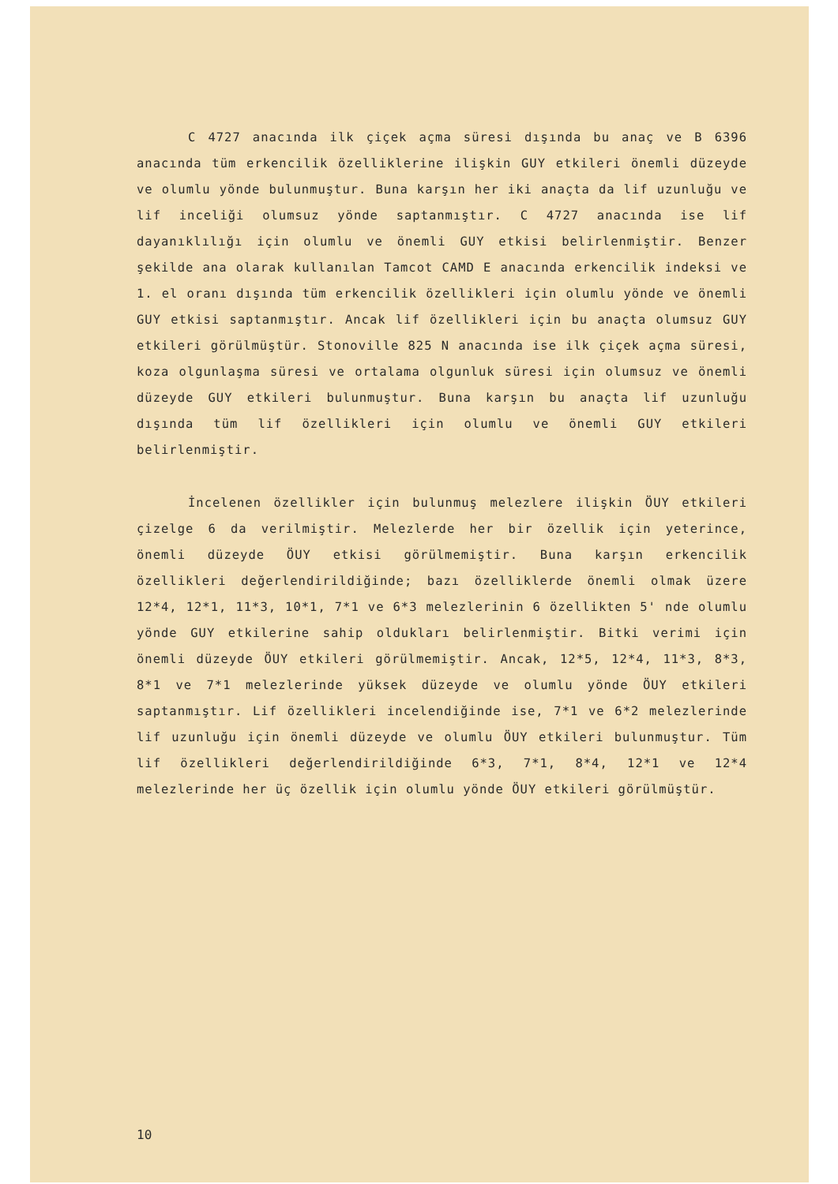C 4727 anacında ilk çiçek açma süresi dışında bu anaç ve B 6396 anacında tüm erkencilik özelliklerine ilişkin GUY etkileri önemli düzeyde ve olumlu yönde bulunmuştur. Buna karşın her iki anaçta da lif uzunluğu ve lif inceliği olumsuz yönde saptanmıştır. C 4727 anacında ise lif dayanıklılığı için olumlu ve önemli GUY etkisi belirlenmiştir. Benzer şekilde ana olarak kullanılan Tamcot CAMD E anacında erkencilik indeksi ve 1. el oranı dışında tüm erkencilik özellikleri için olumlu yönde ve önemli GUY etkisi saptanmıştır. Ancak lif özellikleri için bu anaçta olumsuz GUY etkileri görülmüştür. Stonoville 825 N anacında ise ilk çiçek açma süresi, koza olgunlaşma süresi ve ortalama olgunluk süresi için olumsuz ve önemli düzeyde GUY etkileri bulunmuştur. Buna karşın bu anaçta lif uzunluğu dışında tüm lif özellikleri için olumlu ve önemli GUY etkileri belirlenmiştir.
İncelenen özellikler için bulunmuş melezlere ilişkin ÖUY etkileri çizelge 6 da verilmiştir. Melezlerde her bir özellik için yeterince, önemli düzeyde ÖUY etkisi görülmemiştir. Buna karşın erkencilik özellikleri değerlendirildiğinde; bazı özelliklerde önemli olmak üzere 12*4, 12*1, 11*3, 10*1, 7*1 ve 6*3 melezlerinin 6 özellikten 5' nde olumlu yönde GUY etkilerine sahip oldukları belirlenmiştir. Bitki verimi için önemli düzeyde ÖUY etkileri görülmemiştir. Ancak, 12*5, 12*4, 11*3, 8*3, 8*1 ve 7*1 melezlerinde yüksek düzeyde ve olumlu yönde ÖUY etkileri saptanmıştır. Lif özellikleri incelendiğinde ise, 7*1 ve 6*2 melezlerinde lif uzunluğu için önemli düzeyde ve olumlu ÖUY etkileri bulunmuştur. Tüm lif özellikleri değerlendirildiğinde 6*3, 7*1, 8*4, 12*1 ve 12*4 melezlerinde her üç özellik için olumlu yönde ÖUY etkileri görülmüştür.
10